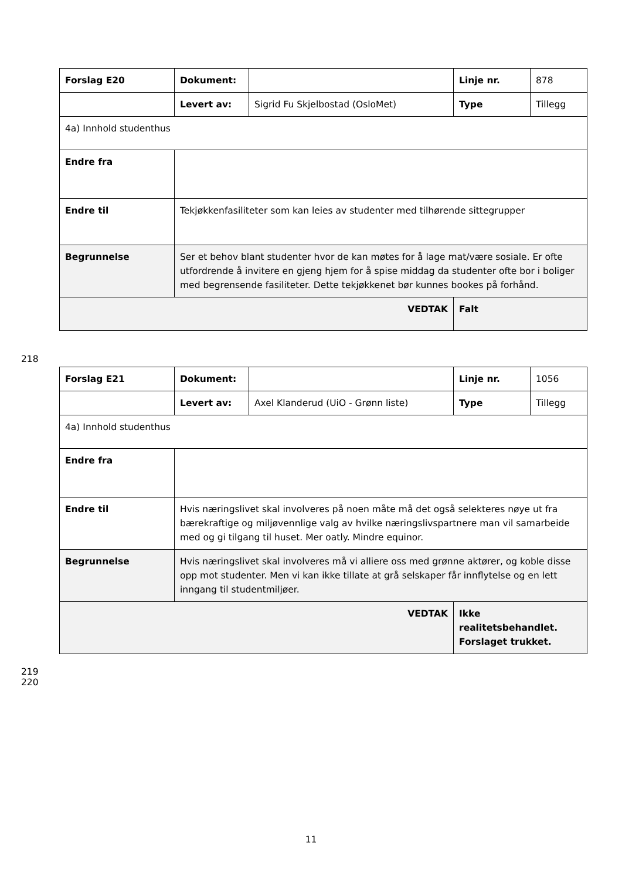| Forslag E20 | Dokument: | | Linje nr. | 878 |
| | Levert av: | Sigrid Fu Skjelbostad (OsloMet) | Type | Tillegg |
| 4a) Innhold studenthus | | | | |
| Endre fra | | | | |
| Endre til | Tekjøkkenfasiliteter som kan leies av studenter med tilhørende sittegrupper | | | |
| Begrunnelse | Ser et behov blant studenter hvor de kan møtes for å lage mat/være sosiale. Er ofte utfordrende å invitere en gjeng hjem for å spise middag da studenter ofte bor i boliger med begrensende fasiliteter. Dette tekjøkkenet bør kunnes bookes på forhånd. | | | |
| VEDTAK | | | Falt | |
218
| Forslag E21 | Dokument: | | Linje nr. | 1056 |
| | Levert av: | Axel Klanderud (UiO - Grønn liste) | Type | Tillegg |
| 4a) Innhold studenthus | | | | |
| Endre fra | | | | |
| Endre til | Hvis næringslivet skal involveres på noen måte må det også selekteres nøye ut fra bærekraftige og miljøvennlige valg av hvilke næringslivspartnere man vil samarbeide med og gi tilgang til huset. Mer oatly. Mindre equinor. | | | |
| Begrunnelse | Hvis næringslivet skal involveres må vi alliere oss med grønne aktører, og koble disse opp mot studenter. Men vi kan ikke tillate at grå selskaper får innflytelse og en lett inngang til studentmiljøer. | | | |
| VEDTAK | | | Ikke realitetsbehandlet. Forslaget trukket. | |
219
220
11